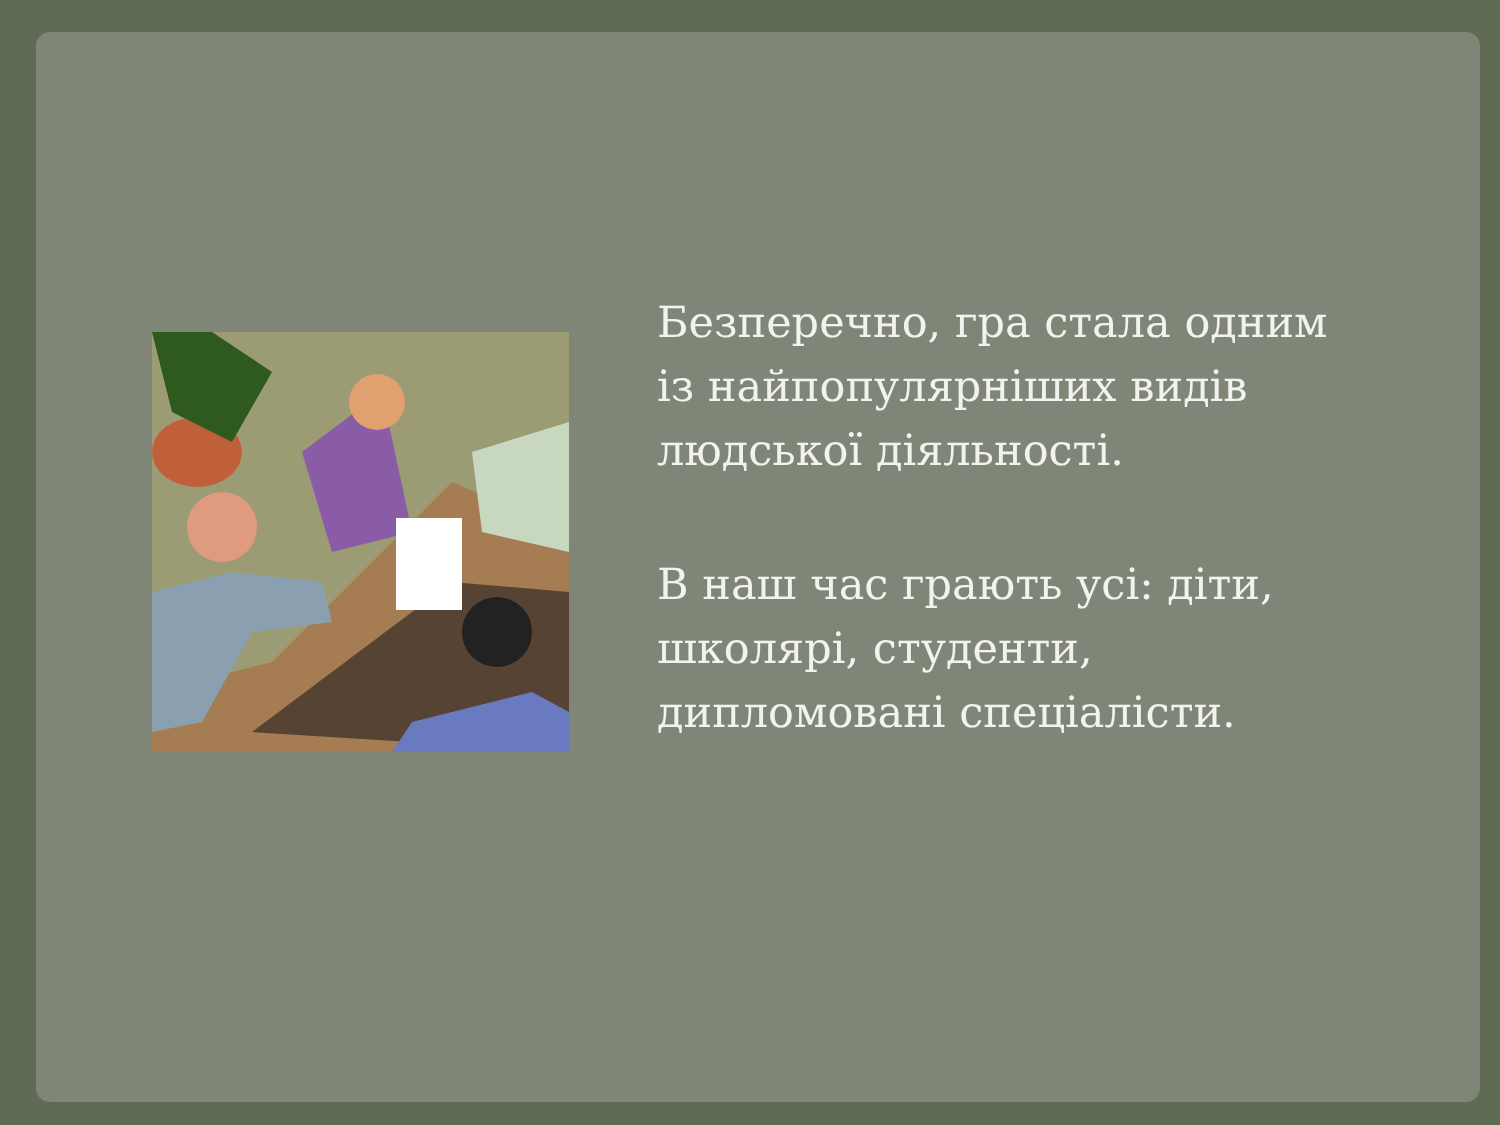Безперечно, гра стала одним із найпопулярніших видів людської діяльності.
В наш час грають усі: діти, школярі, студенти, дипломовані спеціалісти.